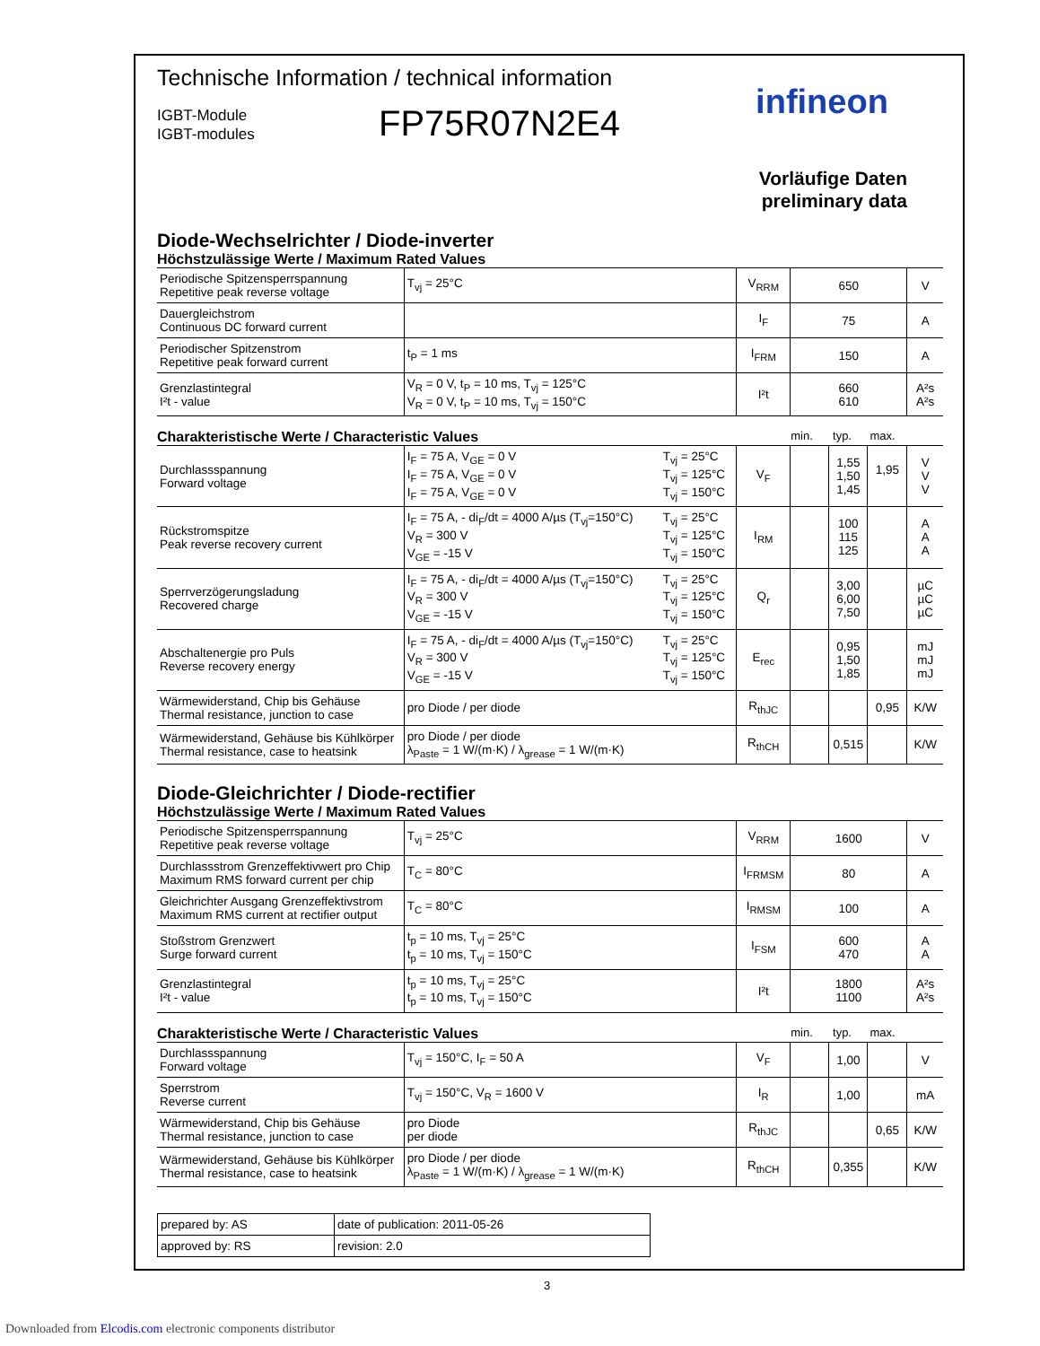Technische Information / technical information
IGBT-Module
IGBT-modules
FP75R07N2E4
infineon
Vorläufige Daten
preliminary data
Diode-Wechselrichter / Diode-inverter
Höchstzulässige Werte / Maximum Rated Values
| Periodische Spitzensperrspannung Repetitive peak reverse voltage | T<sub>vj</sub> = 25°C | V<sub>RRM</sub> | 650 | V |
| Dauergleichstrom Continuous DC forward current | | I<sub>F</sub> | 75 | A |
| Periodischer Spitzenstrom Repetitive peak forward current | t<sub>P</sub> = 1 ms | I<sub>FRM</sub> | 150 | A |
| Grenzlastintegral I²t - value | V<sub>R</sub> = 0 V, t<sub>P</sub> = 10 ms, T<sub>vj</sub> = 125°C V<sub>R</sub> = 0 V, t<sub>P</sub> = 10 ms, T<sub>vj</sub> = 150°C | I²t | 660 610 | A²s A²s |
Charakteristische Werte / Characteristic Values min. typ. max.
| Durchlassspannung Forward voltage | I<sub>F</sub> = 75 A, V<sub>GE</sub> = 0 V I<sub>F</sub> = 75 A, V<sub>GE</sub> = 0 V I<sub>F</sub> = 75 A, V<sub>GE</sub> = 0 V | T<sub>vj</sub> = 25°C T<sub>vj</sub> = 125°C T<sub>vj</sub> = 150°C | V<sub>F</sub> | | 1,55 1,50 1,45 | 1,95 | V V V |
| Rückstromspitze Peak reverse recovery current | I<sub>F</sub> = 75 A, - di<sub>F</sub>/dt = 4000 A/µs (T<sub>vj</sub>=150°C) V<sub>R</sub> = 300 V V<sub>GE</sub> = -15 V | T<sub>vj</sub> = 25°C T<sub>vj</sub> = 125°C T<sub>vj</sub> = 150°C | I<sub>RM</sub> | | 100 115 125 | | A A A |
| Sperrverzögerungsladung Recovered charge | I<sub>F</sub> = 75 A, - di<sub>F</sub>/dt = 4000 A/µs (T<sub>vj</sub>=150°C) V<sub>R</sub> = 300 V V<sub>GE</sub> = -15 V | T<sub>vj</sub> = 25°C T<sub>vj</sub> = 125°C T<sub>vj</sub> = 150°C | Q<sub>r</sub> | | 3,00 6,00 7,50 | | µC µC µC |
| Abschaltenergie pro Puls Reverse recovery energy | I<sub>F</sub> = 75 A, - di<sub>F</sub>/dt = 4000 A/µs (T<sub>vj</sub>=150°C) V<sub>R</sub> = 300 V V<sub>GE</sub> = -15 V | T<sub>vj</sub> = 25°C T<sub>vj</sub> = 125°C T<sub>vj</sub> = 150°C | E<sub>rec</sub> | | 0,95 1,50 1,85 | | mJ mJ mJ |
| Wärmewiderstand, Chip bis Gehäuse Thermal resistance, junction to case | pro Diode / per diode | | R<sub>thJC</sub> | | | 0,95 | K/W |
| Wärmewiderstand, Gehäuse bis Kühlkörper Thermal resistance, case to heatsink | pro Diode / per diode λ<sub>Paste</sub> = 1 W/(m·K) / λ<sub>grease</sub> = 1 W/(m·K) | | R<sub>thCH</sub> | | 0,515 | | K/W |
Diode-Gleichrichter / Diode-rectifier
Höchstzulässige Werte / Maximum Rated Values
| Periodische Spitzensperrspannung Repetitive peak reverse voltage | T<sub>vj</sub> = 25°C | V<sub>RRM</sub> | 1600 | V |
| Durchlassstrom Grenzeffektivwert pro Chip Maximum RMS forward current per chip | T<sub>C</sub> = 80°C | I<sub>FRMSM</sub> | 80 | A |
| Gleichrichter Ausgang Grenzeffektivstrom Maximum RMS current at rectifier output | T<sub>C</sub> = 80°C | I<sub>RMSM</sub> | 100 | A |
| Stoßstrom Grenzwert Surge forward current | t<sub>p</sub> = 10 ms, T<sub>vj</sub> = 25°C t<sub>p</sub> = 10 ms, T<sub>vj</sub> = 150°C | I<sub>FSM</sub> | 600 470 | A A |
| Grenzlastintegral I²t - value | t<sub>p</sub> = 10 ms, T<sub>vj</sub> = 25°C t<sub>p</sub> = 10 ms, T<sub>vj</sub> = 150°C | I²t | 1800 1100 | A²s A²s |
Charakteristische Werte / Characteristic Values min. typ. max.
| Durchlassspannung Forward voltage | T<sub>vj</sub> = 150°C, I<sub>F</sub> = 50 A | V<sub>F</sub> | | 1,00 | | V |
| Sperrstrom Reverse current | T<sub>vj</sub> = 150°C, V<sub>R</sub> = 1600 V | I<sub>R</sub> | | 1,00 | | mA |
| Wärmewiderstand, Chip bis Gehäuse Thermal resistance, junction to case | pro Diode per diode | R<sub>thJC</sub> | | | 0,65 | K/W |
| Wärmewiderstand, Gehäuse bis Kühlkörper Thermal resistance, case to heatsink | pro Diode / per diode λ<sub>Paste</sub> = 1 W/(m·K) / λ<sub>grease</sub> = 1 W/(m·K) | R<sub>thCH</sub> | | 0,355 | | K/W |
| prepared by: AS | date of publication: 2011-05-26 |
| approved by: RS | revision: 2.0 |
3
Downloaded from Elcodis.com electronic components distributor